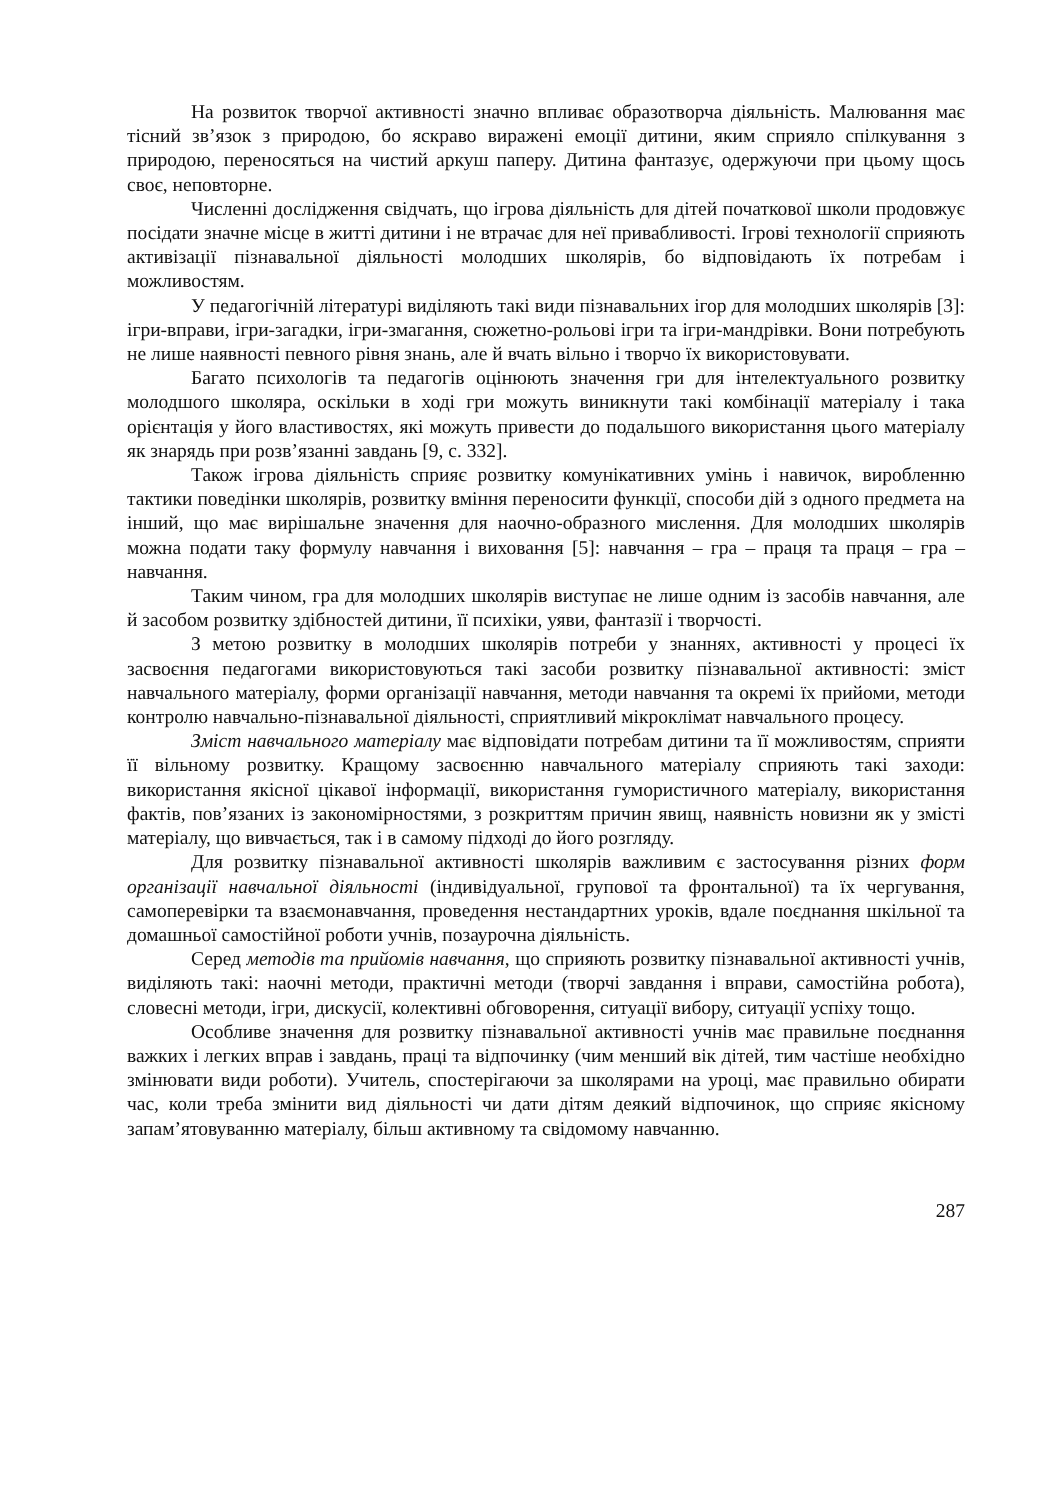На розвиток творчої активності значно впливає образотворча діяльність. Малювання має тісний зв’язок з природою, бо яскраво виражені емоції дитини, яким сприяло спілкування з природою, переносяться на чистий аркуш паперу. Дитина фантазує, одержуючи при цьому щось своє, неповторне.
Численні дослідження свідчать, що ігрова діяльність для дітей початкової школи продовжує посідати значне місце в житті дитини і не втрачає для неї привабливості. Ігрові технології сприяють активізації пізнавальної діяльності молодших школярів, бо відповідають їх потребам і можливостям.
У педагогічній літературі виділяють такі види пізнавальних ігор для молодших школярів [3]: ігри-вправи, ігри-загадки, ігри-змагання, сюжетно-рольові ігри та ігри-мандрівки. Вони потребують не лише наявності певного рівня знань, але й вчать вільно і творчо їх використовувати.
Багато психологів та педагогів оцінюють значення гри для інтелектуального розвитку молодшого школяра, оскільки в ході гри можуть виникнути такі комбінації матеріалу і така орієнтація у його властивостях, які можуть привести до подальшого використання цього матеріалу як знарядь при розв’язанні завдань [9, с. 332].
Також ігрова діяльність сприяє розвитку комунікативних умінь і навичок, виробленню тактики поведінки школярів, розвитку вміння переносити функції, способи дій з одного предмета на інший, що має вирішальне значення для наочно-образного мислення. Для молодших школярів можна подати таку формулу навчання і виховання [5]: навчання – гра – праця та праця – гра – навчання.
Таким чином, гра для молодших школярів виступає не лише одним із засобів навчання, але й засобом розвитку здібностей дитини, її психіки, уяви, фантазії і творчості.
З метою розвитку в молодших школярів потреби у знаннях, активності у процесі їх засвоєння педагогами використовуються такі засоби розвитку пізнавальної активності: зміст навчального матеріалу, форми організації навчання, методи навчання та окремі їх прийоми, методи контролю навчально-пізнавальної діяльності, сприятливий мікроклімат навчального процесу.
Зміст навчального матеріалу має відповідати потребам дитини та її можливостям, сприяти її вільному розвитку. Кращому засвоєнню навчального матеріалу сприяють такі заходи: використання якісної цікавої інформації, використання гумористичного матеріалу, використання фактів, пов’язаних із закономірностями, з розкриттям причин явищ, наявність новизни як у змісті матеріалу, що вивчається, так і в самому підході до його розгляду.
Для розвитку пізнавальної активності школярів важливим є застосування різних форм організації навчальної діяльності (індивідуальної, групової та фронтальної) та їх чергування, самоперевірки та взаємонавчання, проведення нестандартних уроків, вдале поєднання шкільної та домашньої самостійної роботи учнів, позаурочна діяльність.
Серед методів та прийомів навчання, що сприяють розвитку пізнавальної активності учнів, виділяють такі: наочні методи, практичні методи (творчі завдання і вправи, самостійна робота), словесні методи, ігри, дискусії, колективні обговорення, ситуації вибору, ситуації успіху тощо.
Особливе значення для розвитку пізнавальної активності учнів має правильне поєднання важких і легких вправ і завдань, праці та відпочинку (чим менший вік дітей, тим частіше необхідно змінювати види роботи). Учитель, спостерігаючи за школярами на уроці, має правильно обирати час, коли треба змінити вид діяльності чи дати дітям деякий відпочинок, що сприяє якісному запам’ятовуванню матеріалу, більш активному та свідомому навчанню.
287